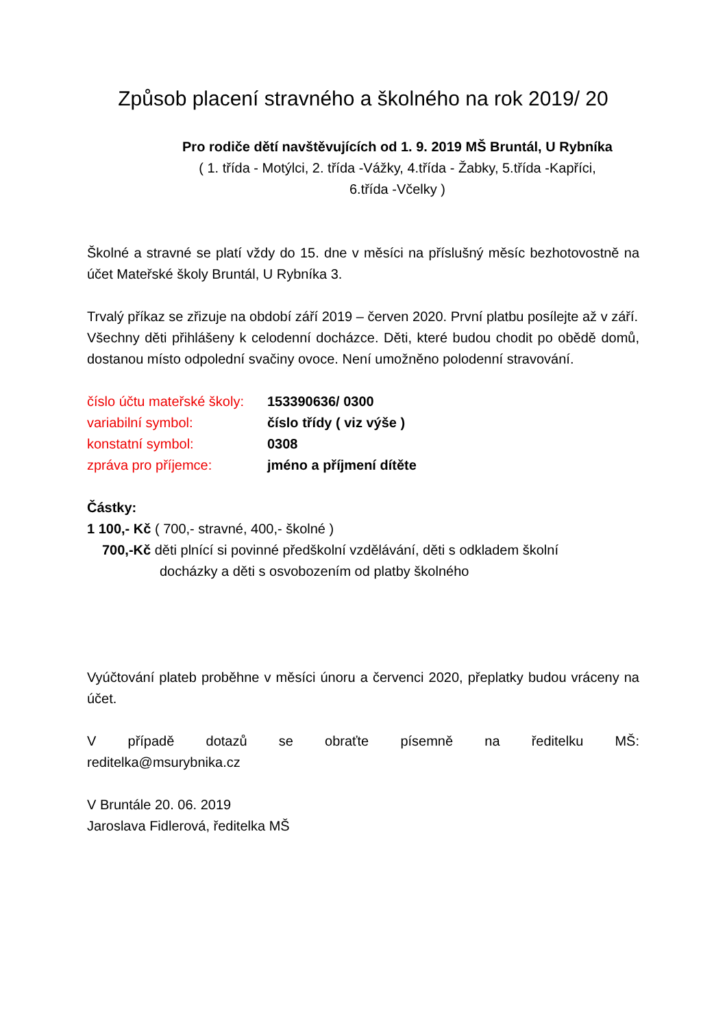Způsob placení stravného a školného na rok 2019/ 20
Pro rodiče dětí navštěvujících od 1. 9. 2019 MŠ Bruntál, U Rybníka
( 1. třída - Motýlci, 2. třída -Vážky, 4.třída - Žabky, 5.třída -Kapříci,
6.třída -Včelky )
Školné a stravné se platí vždy do 15. dne v měsíci na příslušný měsíc bezhotovostně na účet Mateřské školy Bruntál, U Rybníka 3.
Trvalý příkaz se zřizuje na období září 2019 – červen 2020. První platbu posílejte až v září.
Všechny děti přihlášeny k celodenní docházce. Děti, které budou chodit po obědě domů, dostanou místo odpolední svačiny ovoce. Není umožněno polodenní stravování.
číslo účtu mateřské školy: 153390636/ 0300
variabilní symbol: číslo třídy ( viz výše )
konstatní symbol: 0308
zpráva pro příjemce: jméno a příjmení dítěte
Částky:
1 100,- Kč ( 700,- stravné, 400,- školné )
700,-Kč děti plnící si povinné předškolní vzdělávání, děti s odkladem školní
docházky a děti s osvobozením od platby školného
Vyúčtování plateb proběhne v měsíci únoru a červenci 2020, přeplatky budou vráceny na účet.
V případě dotazů se obraťte písemně na ředitelku MŠ:
reditelka@msurybnika.cz
V Bruntále 20. 06. 2019
Jaroslava Fidlerová, ředitelka MŠ